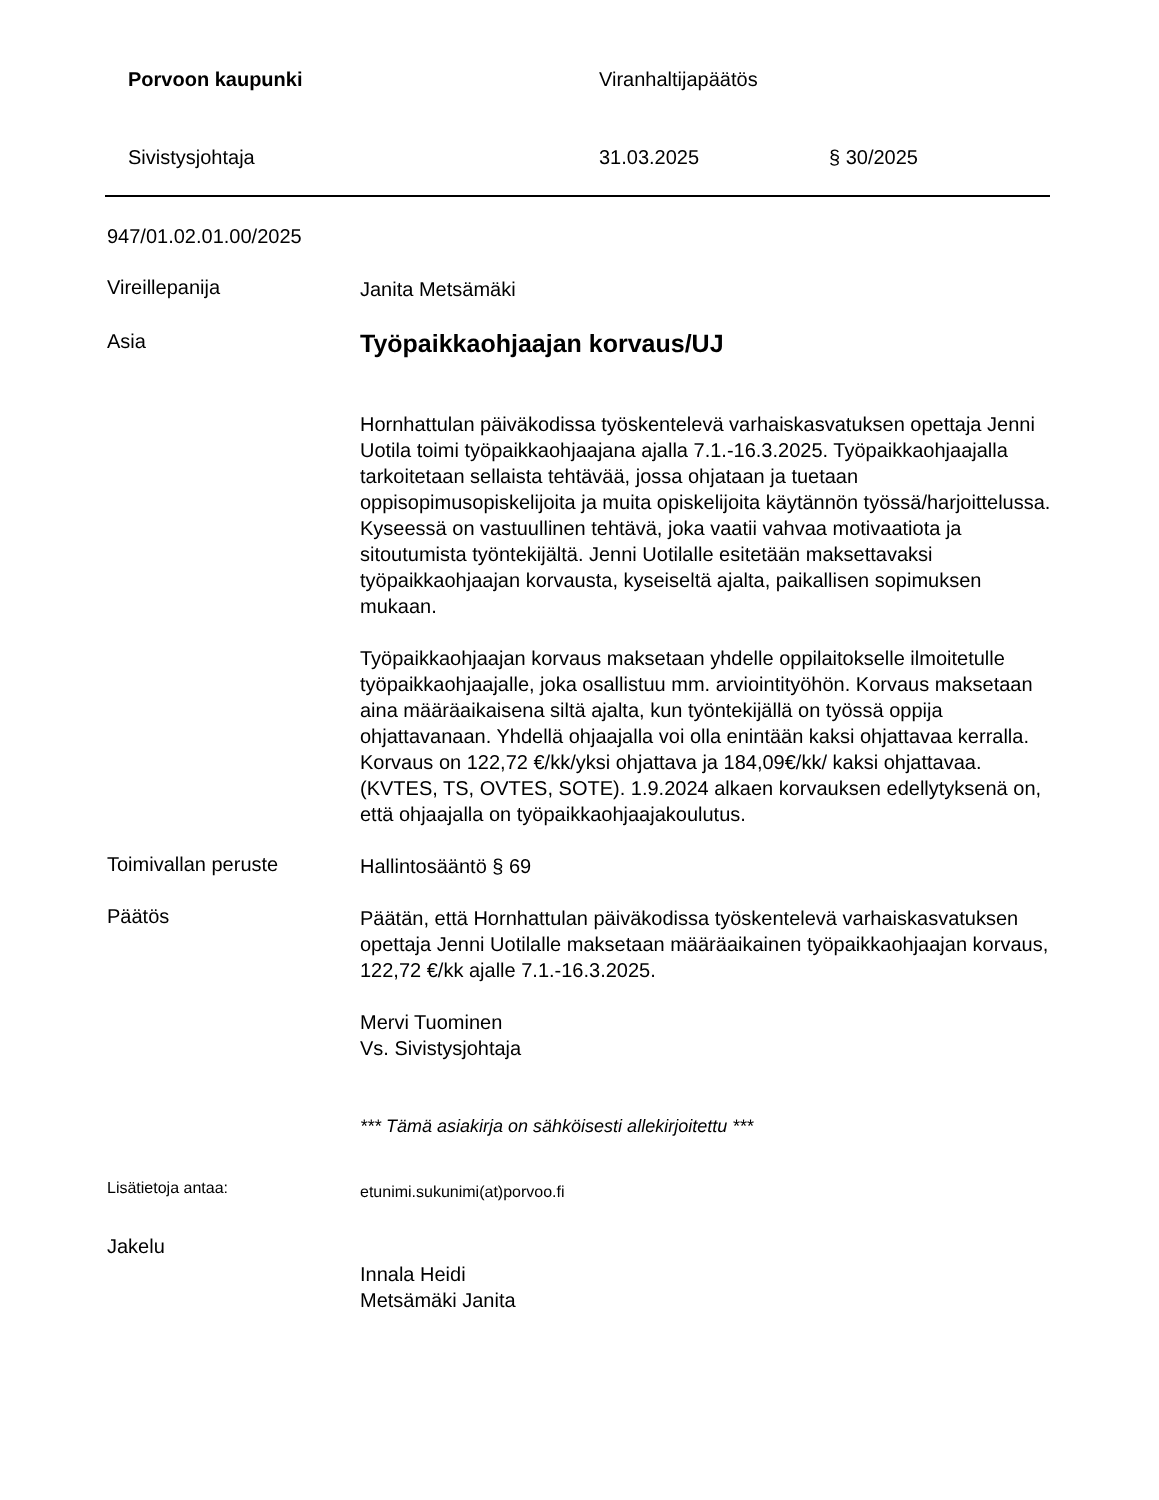Porvoon kaupunki Viranhaltijapäätös
Sivistysjohtaja 31.03.2025 § 30/2025
947/01.02.01.00/2025
Vireillepanija
Janita Metsämäki
Asia
Työpaikkaohjaajan korvaus/UJ
Hornhattulan päiväkodissa työskentelevä varhaiskasvatuksen opettaja Jenni Uotila toimi työpaikkaohjaajana ajalla 7.1.-16.3.2025. Työpaikkaohjaajalla tarkoitetaan sellaista tehtävää, jossa ohjataan ja tuetaan oppisopimusopiskelijoita ja muita opiskelijoita käytännön työssä/harjoittelussa. Kyseessä on vastuullinen tehtävä, joka vaatii vahvaa motivaatiota ja sitoutumista työntekijältä. Jenni Uotilalle esitetään maksettavaksi työpaikkaohjaajan korvausta, kyseiseltä ajalta, paikallisen sopimuksen mukaan.
Työpaikkaohjaajan korvaus maksetaan yhdelle oppilaitokselle ilmoitetulle työpaikkaohjaajalle, joka osallistuu mm. arviointityöhön. Korvaus maksetaan aina määräaikaisena siltä ajalta, kun työntekijällä on työssä oppija ohjattavanaan. Yhdellä ohjaajalla voi olla enintään kaksi ohjattavaa kerralla. Korvaus on 122,72 €/kk/yksi ohjattava ja 184,09€/kk/ kaksi ohjattavaa. (KVTES, TS, OVTES, SOTE). 1.9.2024 alkaen korvauksen edellytyksenä on, että ohjaajalla on työpaikkaohjaajakoulutus.
Toimivallan peruste
Hallintosääntö § 69
Päätös
Päätän, että Hornhattulan päiväkodissa työskentelevä varhaiskasvatuksen opettaja Jenni Uotilalle maksetaan määräaikainen työpaikkaohjaajan korvaus, 122,72 €/kk ajalle 7.1.-16.3.2025.
Mervi Tuominen
Vs. Sivistysjohtaja
*** Tämä asiakirja on sähköisesti allekirjoitettu ***
Lisätietoja antaa:
etunimi.sukunimi(at)porvoo.fi
Jakelu
Innala Heidi
Metsämäki Janita